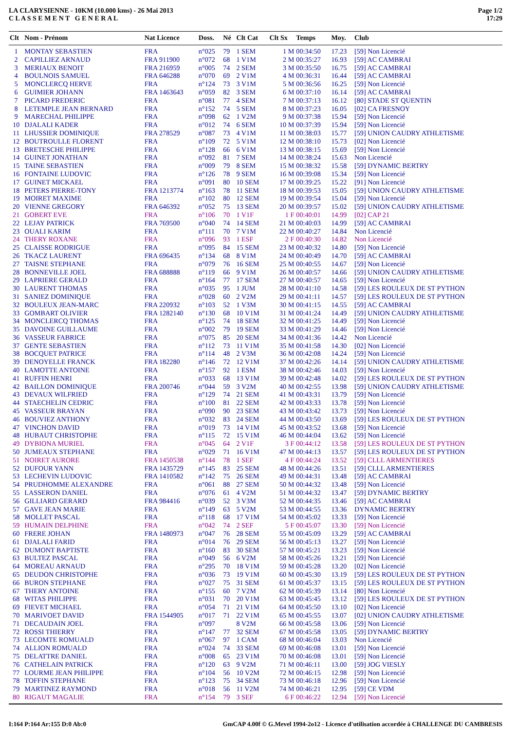LA CLARYSIENNE - 10KM (10.000 kms) - 26 Mai 2013
C L A S S E M E N T G E N E R A L
Page 1/2
17:29
| Clt | Nom - Prénom | Nat Licence | Doss. | Né | Clt Cat | Clt Sx | Temps | Moy. | Club |
| --- | --- | --- | --- | --- | --- | --- | --- | --- | --- |
| 1 | MONTAY SEBASTIEN | FRA | n°025 | 79 | 1 SEM | 1 M | 00:34:50 | 17.23 | [59] Non Licencié |
| 2 | CAPILLIEZ ARNAUD | FRA 911900 | n°072 | 68 | 1 V1M | 2 M | 00:35:27 | 16.93 | [59] AC CAMBRAI |
| 3 | MERIAUX BENOIT | FRA 216959 | n°005 | 74 | 2 SEM | 3 M | 00:35:50 | 16.75 | [59] AC CAMBRAI |
| 4 | BOULNOIS SAMUEL | FRA 646288 | n°070 | 69 | 2 V1M | 4 M | 00:36:31 | 16.44 | [59] AC CAMBRAI |
| 5 | MONCLERCQ HERVE | FRA | n°124 | 73 | 3 V1M | 5 M | 00:36:56 | 16.25 | [59] Non Licencié |
| 6 | GUIMIER JOHANN | FRA 1463643 | n°059 | 82 | 3 SEM | 6 M | 00:37:10 | 16.14 | [59] AC CAMBRAI |
| 7 | PICARD FREDERIC | FRA | n°081 | 77 | 4 SEM | 7 M | 00:37:13 | 16.12 | [80] STADE ST QUENTIN |
| 8 | LETEMPLE JEAN BERNARD | FRA | n°152 | 74 | 5 SEM | 8 M | 00:37:23 | 16.05 | [02] CA FRESNOY |
| 9 | MARECHAL PHILIPPE | FRA | n°098 | 62 | 1 V2M | 9 M | 00:37:38 | 15.94 | [59] Non Licencié |
| 10 | DJALALI KADER | FRA | n°012 | 74 | 6 SEM | 10 M | 00:37:39 | 15.94 | [59] Non Licencié |
| 11 | LHUSSIER DOMINIQUE | FRA 278529 | n°087 | 73 | 4 V1M | 11 M | 00:38:03 | 15.77 | [59] UNION CAUDRY ATHLETISME |
| 12 | BOUTROULLE FLORENT | FRA | n°109 | 72 | 5 V1M | 12 M | 00:38:10 | 15.73 | [02] Non Licencié |
| 13 | BRETESCHE PHILIPPE | FRA | n°128 | 66 | 6 V1M | 13 M | 00:38:15 | 15.69 | [59] Non Licencié |
| 14 | GUINET JONATHAN | FRA | n°092 | 81 | 7 SEM | 14 M | 00:38:24 | 15.63 | Non Licencié |
| 15 | TAINE SEBASTIEN | FRA | n°009 | 79 | 8 SEM | 15 M | 00:38:32 | 15.58 | [59] DYNAMIC BERTRY |
| 16 | FONTAINE LUDOVIC | FRA | n°126 | 78 | 9 SEM | 16 M | 00:39:08 | 15.34 | [59] Non Licencié |
| 17 | GUINET MICKAEL | FRA | n°091 | 80 | 10 SEM | 17 M | 00:39:25 | 15.22 | [91] Non Licencié |
| 18 | PETERS PIERRE-TONY | FRA 1213774 | n°163 | 78 | 11 SEM | 18 M | 00:39:53 | 15.05 | [59] UNION CAUDRY ATHLETISME |
| 19 | MOIRET MAXIME | FRA | n°102 | 80 | 12 SEM | 19 M | 00:39:54 | 15.04 | [59] Non Licencié |
| 20 | VIENNE GREGORY | FRA 646392 | n°052 | 75 | 13 SEM | 20 M | 00:39:57 | 15.02 | [59] UNION CAUDRY ATHLETISME |
| 21 | GOBERT EVE | FRA | n°106 | 70 | 1 V1F | 1 F | 00:40:01 | 14.99 | [02] CAP 21 |
| 22 | LEJAY PATRICK | FRA 769500 | n°040 | 74 | 14 SEM | 21 M | 00:40:03 | 14.99 | [59] AC CAMBRAI |
| 23 | OUALI KARIM | FRA | n°111 | 70 | 7 V1M | 22 M | 00:40:27 | 14.84 | Non Licencié |
| 24 | THERY ROXANE | FRA | n°096 | 93 | 1 ESF | 2 F | 00:40:30 | 14.82 | Non Licencié |
| 25 | CLAISSE RODRIGUE | FRA | n°095 | 84 | 15 SEM | 23 M | 00:40:32 | 14.80 | [59] Non Licencié |
| 26 | TKACZ LAURENT | FRA 696435 | n°134 | 68 | 8 V1M | 24 M | 00:40:49 | 14.70 | [59] AC CAMBRAI |
| 27 | TAISNE STEPHANE | FRA | n°079 | 76 | 16 SEM | 25 M | 00:40:55 | 14.67 | [59] Non Licencié |
| 28 | BONNEVILLE JOEL | FRA 688888 | n°119 | 66 | 9 V1M | 26 M | 00:40:57 | 14.66 | [59] UNION CAUDRY ATHLETISME |
| 29 | LAPRIERE GERALD | FRA | n°164 | 77 | 17 SEM | 27 M | 00:40:57 | 14.65 | [59] Non Licencié |
| 30 | LAURENT THOMAS | FRA | n°035 | 95 | 1 JUM | 28 M | 00:41:10 | 14.58 | [59] LES ROULEUX DE ST PYTHON |
| 31 | SANIEZ DOMINIQUE | FRA | n°028 | 60 | 2 V2M | 29 M | 00:41:11 | 14.57 | [59] LES ROULEUX DE ST PYTHON |
| 32 | BOULEUX JEAN-MARC | FRA 220932 | n°103 | 52 | 1 V3M | 30 M | 00:41:15 | 14.55 | [59] AC CAMBRAI |
| 33 | GOMBART OLIVIER | FRA 1282140 | n°130 | 68 | 10 V1M | 31 M | 00:41:24 | 14.49 | [59] UNION CAUDRY ATHLETISME |
| 34 | MONCLERCQ THOMAS | FRA | n°125 | 74 | 18 SEM | 32 M | 00:41:25 | 14.49 | [59] Non Licencié |
| 35 | DAVOINE GUILLAUME | FRA | n°002 | 79 | 19 SEM | 33 M | 00:41:29 | 14.46 | [59] Non Licencié |
| 36 | VASSEUR FABRICE | FRA | n°075 | 85 | 20 SEM | 34 M | 00:41:36 | 14.42 | Non Licencié |
| 37 | GENTE SEBASTIEN | FRA | n°112 | 73 | 11 V1M | 35 M | 00:41:58 | 14.30 | [02] Non Licencié |
| 38 | BOCQUET PATRICE | FRA | n°114 | 48 | 2 V3M | 36 M | 00:42:08 | 14.24 | [59] Non Licencié |
| 39 | DENOYELLE FRANCK | FRA 182280 | n°146 | 72 | 12 V1M | 37 M | 00:42:26 | 14.14 | [59] UNION CAUDRY ATHLETISME |
| 40 | LAMOTTE ANTOINE | FRA | n°157 | 92 | 1 ESM | 38 M | 00:42:46 | 14.03 | [59] Non Licencié |
| 41 | RUFFIN HENRI | FRA | n°033 | 68 | 13 V1M | 39 M | 00:42:48 | 14.02 | [59] LES ROULEUX DE ST PYTHON |
| 42 | BAILLON DOMINIQUE | FRA 200746 | n°044 | 59 | 3 V2M | 40 M | 00:42:55 | 13.98 | [59] UNION CAUDRY ATHLETISME |
| 43 | DEVAUX WILFRIED | FRA | n°129 | 74 | 21 SEM | 41 M | 00:43:31 | 13.79 | [59] Non Licencié |
| 44 | STAECHELIN CEDRIC | FRA | n°100 | 81 | 22 SEM | 42 M | 00:43:33 | 13.78 | [59] Non Licencié |
| 45 | VASSEUR BRAYAN | FRA | n°090 | 90 | 23 SEM | 43 M | 00:43:42 | 13.73 | [59] Non Licencié |
| 46 | BOUVIEZ ANTHONY | FRA | n°032 | 83 | 24 SEM | 44 M | 00:43:50 | 13.69 | [59] LES ROULEUX DE ST PYTHON |
| 47 | VINCHON DAVID | FRA | n°019 | 73 | 14 V1M | 45 M | 00:43:52 | 13.68 | [59] Non Licencié |
| 48 | HUBAUT CHRISTOPHE | FRA | n°115 | 72 | 15 V1M | 46 M | 00:44:04 | 13.62 | [59] Non Licencié |
| 49 | DYBIONA MURIEL | FRA | n°045 | 64 | 2 V1F | 3 F | 00:44:12 | 13.58 | [59] LES ROULEUX DE ST PYTHON |
| 50 | JUMEAUX STEPHANE | FRA | n°029 | 71 | 16 V1M | 47 M | 00:44:13 | 13.57 | [59] LES ROULEUX DE ST PYTHON |
| 51 | NOIRET AURORE | FRA 1450538 | n°144 | 78 | 1 SEF | 4 F | 00:44:24 | 13.52 | [59] CLLL ARMENTIERES |
| 52 | DUFOUR YANN | FRA 1435729 | n°145 | 83 | 25 SEM | 48 M | 00:44:26 | 13.51 | [59] CLLL ARMENTIERES |
| 53 | LECHEVIN LUDOVIC | FRA 1410582 | n°142 | 75 | 26 SEM | 49 M | 00:44:31 | 13.48 | [59] AC CAMBRAI |
| 54 | PRUDHOMME ALEXANDRE | FRA | n°061 | 88 | 27 SEM | 50 M | 00:44:32 | 13.48 | [59] Non Licencié |
| 55 | LASSERON DANIEL | FRA | n°076 | 61 | 4 V2M | 51 M | 00:44:32 | 13.47 | [59] DYNAMIC BERTRY |
| 56 | GILLIARD GERARD | FRA 984416 | n°039 | 52 | 3 V3M | 52 M | 00:44:35 | 13.46 | [59] AC CAMBRAI |
| 57 | GAVE JEAN MARIE | FRA | n°149 | 63 | 5 V2M | 53 M | 00:44:55 | 13.36 | DYNAMIC BERTRY |
| 58 | MOLLET PASCAL | FRA | n°118 | 68 | 17 V1M | 54 M | 00:45:02 | 13.33 | [59] Non Licencié |
| 59 | HUMAIN DELPHINE | FRA | n°042 | 74 | 2 SEF | 5 F | 00:45:07 | 13.30 | [59] Non Licencié |
| 60 | FRERE JOHAN | FRA 1480973 | n°047 | 76 | 28 SEM | 55 M | 00:45:09 | 13.29 | [59] AC CAMBRAI |
| 61 | DJALALI FARID | FRA | n°014 | 76 | 29 SEM | 56 M | 00:45:13 | 13.27 | [59] Non Licencié |
| 62 | DUMONT BAPTISTE | FRA | n°160 | 83 | 30 SEM | 57 M | 00:45:21 | 13.23 | [59] Non Licencié |
| 63 | BULTEZ PASCAL | FRA | n°049 | 56 | 6 V2M | 58 M | 00:45:26 | 13.21 | [59] Non Licencié |
| 64 | MOREAU ARNAUD | FRA | n°295 | 70 | 18 V1M | 59 M | 00:45:28 | 13.20 | [02] Non Licencié |
| 65 | DEUDON CHRISTOPHE | FRA | n°036 | 73 | 19 V1M | 60 M | 00:45:30 | 13.19 | [59] LES ROULEUX DE ST PYTHON |
| 66 | BURON STEPHANE | FRA | n°027 | 75 | 31 SEM | 61 M | 00:45:37 | 13.15 | [59] LES ROULEUX DE ST PYTHON |
| 67 | THERY ANTOINE | FRA | n°155 | 60 | 7 V2M | 62 M | 00:45:39 | 13.14 | [80] Non Licencié |
| 68 | WITAS PHILIPPE | FRA | n°031 | 70 | 20 V1M | 63 M | 00:45:45 | 13.12 | [59] LES ROULEUX DE ST PYTHON |
| 69 | FIEVET MICHAEL | FRA | n°054 | 71 | 21 V1M | 64 M | 00:45:50 | 13.10 | [02] Non Licencié |
| 70 | MARIVOET DAVID | FRA 1544905 | n°017 | 71 | 22 V1M | 65 M | 00:45:55 | 13.07 | [02] UNION CAUDRY ATHLETISME |
| 71 | DECAUDAIN JOEL | FRA | n°097 | | 8 V2M | 66 M | 00:45:58 | 13.06 | [59] Non Licencié |
| 72 | ROSSI THIERRY | FRA | n°147 | 77 | 32 SEM | 67 M | 00:45:58 | 13.05 | [59] DYNAMIC BERTRY |
| 73 | LECOMTE ROMUALD | FRA | n°067 | 97 | 1 CAM | 68 M | 00:46:04 | 13.03 | Non Licencié |
| 74 | ALLION ROMUALD | FRA | n°024 | 74 | 33 SEM | 69 M | 00:46:08 | 13.01 | [59] Non Licencié |
| 75 | DELATTRE DANIEL | FRA | n°008 | 65 | 23 V1M | 70 M | 00:46:08 | 13.01 | [59] Non Licencié |
| 76 | CATHELAIN PATRICK | FRA | n°120 | 63 | 9 V2M | 71 M | 00:46:11 | 13.00 | [59] JOG VIESLY |
| 77 | LOURME JEAN PHILIPPE | FRA | n°104 | 56 | 10 V2M | 72 M | 00:46:15 | 12.98 | [59] Non Licencié |
| 78 | TOFFIN STEPHANE | FRA | n°123 | 75 | 34 SEM | 73 M | 00:46:18 | 12.96 | [59] Non Licencié |
| 79 | MARTINEZ RAYMOND | FRA | n°018 | 56 | 11 V2M | 74 M | 00:46:21 | 12.95 | [59] CE VDM |
| 80 | RIGAUT MAGALIE | FRA | n°154 | 79 | 3 SEF | 6 F | 00:46:22 | 12.94 | [59] Non Licencié |
I:164 P:164 Ar:155 D:0 Ab:0 GmCAP 4.00f © G.Mevel 1994-2o12 - Licence d'utilisation accordée à CHALLENGE DU CAMBRESIS